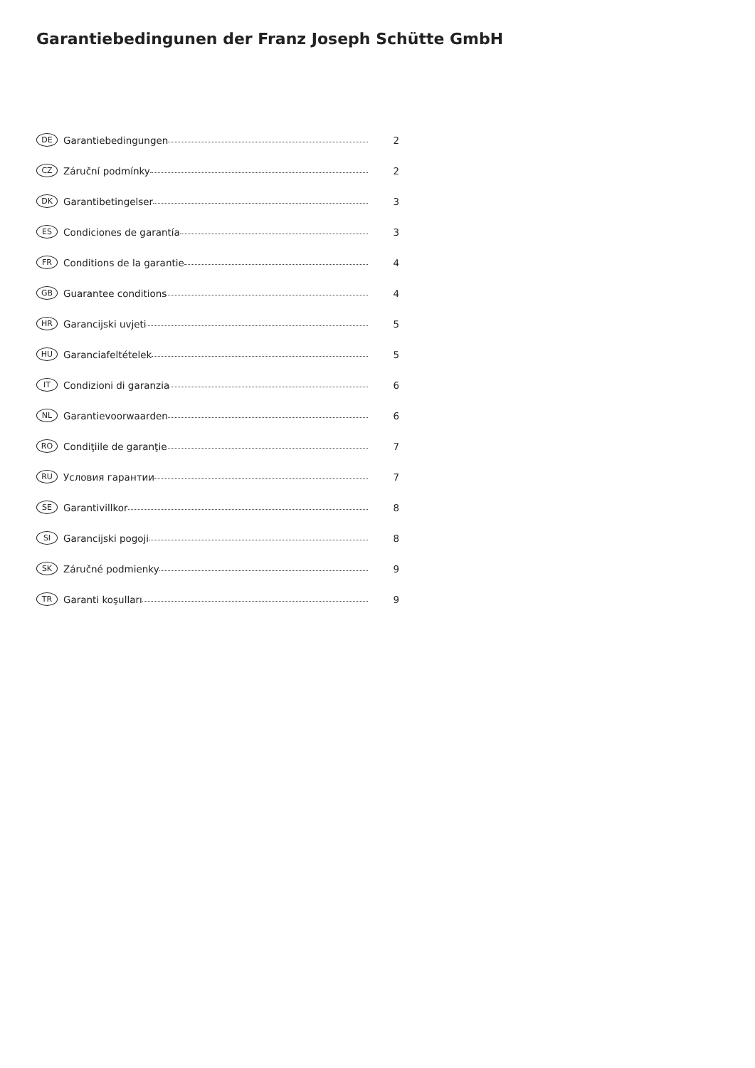Garantiebedingunen der Franz Joseph Schütte GmbH
DE Garantiebedingungen 2
CZ Záruční podmínky 2
DK Garantibetingelser 3
ES Condiciones de garantía 3
FR Conditions de la garantie 4
GB Guarantee conditions 4
HR Garancijski uvjeti 5
HU Garanciafeltételek 5
IT Condizioni di garanzia 6
NL Garantievoorwaarden 6
RO Condiţiile de garanţie 7
RU Условия гарантии 7
SE Garantivillkor 8
SI Garancijski pogoji 8
SK Záručné podmienky 9
TR Garanti koşulları 9